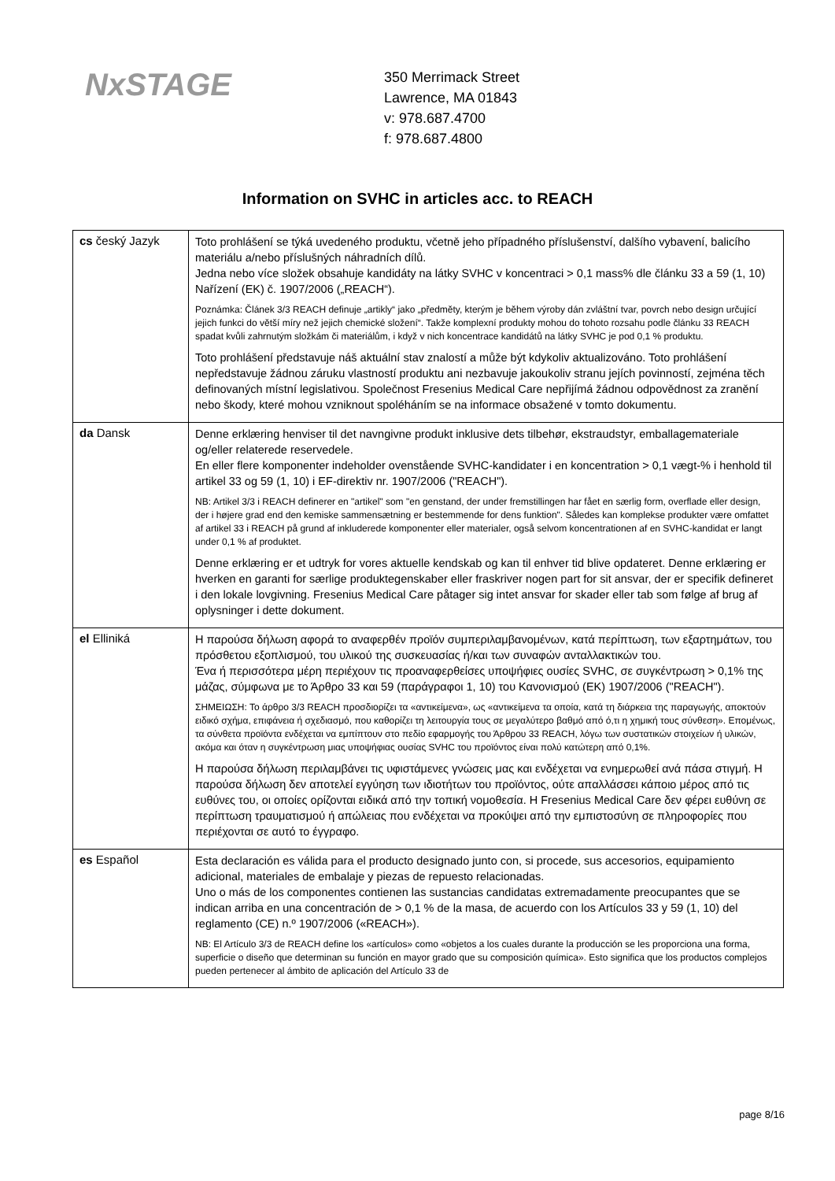NxSTAGE
350 Merrimack Street
Lawrence, MA 01843
v: 978.687.4700
f: 978.687.4800
Information on SVHC in articles acc. to REACH
| cs český Jazyk | Toto prohlášení se týká uvedeného produktu, včetně jeho případného příslušenství, dalšího vybavení, balicího materiálu a/nebo příslušných náhradních dílů. Jedna nebo více složek obsahuje kandidáty na látky SVHC v koncentraci > 0,1 mass% dle článku 33 a 59 (1, 10) Nařízení (EK) č. 1907/2006 („REACH“). Poznámka: Článek 3/3 REACH definuje „artikly“ jako „předměty, kterým je během výroby dán zvláštní tvar, povrch nebo design určující jejich funkci do větší míry než jejich chemické složení“. Takže komplexní produkty mohou do tohoto rozsahu podle článku 33 REACH spadat kvůli zahrnutým složkám či materiálům, i když v nich koncentrace kandidátů na látky SVHC je pod 0,1 % produktu. Toto prohlášení představuje náš aktuální stav znalostí a může být kdykoliv aktualizováno. Toto prohlášení nepředstavuje žádnou záruku vlastností produktu ani nezbavuje jakoukoliv stranu jejích povinností, zejména těch definovaných místní legislativou. Společnost Fresenius Medical Care nepřijímá žádnou odpovědnost za zranění nebo škody, které mohou vzniknout spoléháním se na informace obsažené v tomto dokumentu. |
| da Dansk | Denne erklæring henviser til det navngivne produkt inklusive dets tilbehør, ekstraudstyr, emballagemateriale og/eller relaterede reservedele. En eller flere komponenter indeholder ovenstående SVHC-kandidater i en koncentration > 0,1 vægt-% i henhold til artikel 33 og 59 (1, 10) i EF-direktiv nr. 1907/2006 ("REACH"). NB: Artikel 3/3 i REACH definerer en "artikel" som "en genstand, der under fremstillingen har fået en særlig form, overflade eller design, der i højere grad end den kemiske sammensætning er bestemmende for dens funktion". Således kan komplekse produkter være omfattet af artikel 33 i REACH på grund af inkluderede komponenter eller materialer, også selvom koncentrationen af en SVHC-kandidat er langt under 0,1 % af produktet. Denne erklæring er et udtryk for vores aktuelle kendskab og kan til enhver tid blive opdateret. Denne erklæring er hverken en garanti for særlige produktegenskaber eller fraskriver nogen part for sit ansvar, der er specifik defineret i den lokale lovgivning. Fresenius Medical Care påtager sig intet ansvar for skader eller tab som følge af brug af oplysninger i dette dokument. |
| el Elliniká | Η παρούσα δήλωση αφορά το αναφερθέν προϊόν συμπεριλαμβανομένων, κατά περίπτωση, των εξαρτημάτων, του πρόσθετου εξοπλισμού, του υλικού της συσκευασίας ή/και των συναφών ανταλλακτικών του. Ένα ή περισσότερα μέρη περιέχουν τις προαναφερθείσες υποψήφιες ουσίες SVHC, σε συγκέντρωση > 0,1% της μάζας, σύμφωνα με το Άρθρο 33 και 59 (παράγραφοι 1, 10) του Κανονισμού (ΕΚ) 1907/2006 ("REACH"). ΣΗΜΕΙΩΣΗ: Το άρθρο 3/3 REACH προσδιορίζει τα «αντικείμενα», ως «αντικείμενα τα οποία, κατά τη διάρκεια της παραγωγής, αποκτούν ειδικό σχήμα, επιφάνεια ή σχεδιασμό, που καθορίζει τη λειτουργία τους σε μεγαλύτερο βαθμό από ό,τι η χημική τους σύνθεση». Επομένως, τα σύνθετα προϊόντα ενδέχεται να εμπίπτουν στο πεδίο εφαρμογής του Άρθρου 33 REACH, λόγω των συστατικών στοιχείων ή υλικών, ακόμα και όταν η συγκέντρωση μιας υποψήφιας ουσίας SVHC του προϊόντος είναι πολύ κατώτερη από 0,1%. Η παρούσα δήλωση περιλαμβάνει τις υφιστάμενες γνώσεις μας και ενδέχεται να ενημερωθεί ανά πάσα στιγμή. Η παρούσα δήλωση δεν αποτελεί εγγύηση των ιδιοτήτων του προϊόντος, ούτε απαλλάσσει κάποιο μέρος από τις ευθύνες του, οι οποίες ορίζονται ειδικά από την τοπική νομοθεσία. Η Fresenius Medical Care δεν φέρει ευθύνη σε περίπτωση τραυματισμού ή απώλειας που ενδέχεται να προκύψει από την εμπιστοσύνη σε πληροφορίες που περιέχονται σε αυτό το έγγραφο. |
| es Español | Esta declaración es válida para el producto designado junto con, si procede, sus accesorios, equipamiento adicional, materiales de embalaje y piezas de repuesto relacionadas. Uno o más de los componentes contienen las sustancias candidatas extremadamente preocupantes que se indican arriba en una concentración de > 0,1 % de la masa, de acuerdo con los Artículos 33 y 59 (1, 10) del reglamento (CE) n.º 1907/2006 («REACH»). NB: El Artículo 3/3 de REACH define los «artículos» como «objetos a los cuales durante la producción se les proporciona una forma, superficie o diseño que determinan su función en mayor grado que su composición química». Esto significa que los productos complejos pueden pertenecer al ámbito de aplicación del Artículo 33 de |
page 8/16